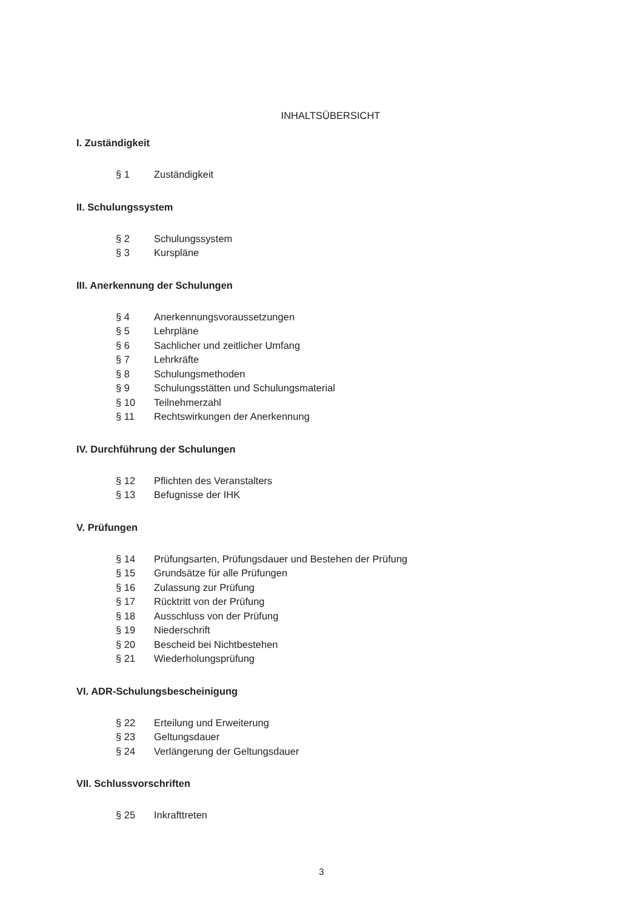INHALTSÜBERSICHT
I. Zuständigkeit
§ 1 Zuständigkeit
II. Schulungssystem
§ 2 Schulungssystem
§ 3 Kurspläne
III. Anerkennung der Schulungen
§ 4 Anerkennungsvoraussetzungen
§ 5 Lehrpläne
§ 6 Sachlicher und zeitlicher Umfang
§ 7 Lehrkräfte
§ 8 Schulungsmethoden
§ 9 Schulungsstätten und Schulungsmaterial
§ 10 Teilnehmerzahl
§ 11 Rechtswirkungen der Anerkennung
IV. Durchführung der Schulungen
§ 12 Pflichten des Veranstalters
§ 13 Befugnisse der IHK
V. Prüfungen
§ 14 Prüfungsarten, Prüfungsdauer und Bestehen der Prüfung
§ 15 Grundsätze für alle Prüfungen
§ 16 Zulassung zur Prüfung
§ 17 Rücktritt von der Prüfung
§ 18 Ausschluss von der Prüfung
§ 19 Niederschrift
§ 20 Bescheid bei Nichtbestehen
§ 21 Wiederholungsprüfung
VI. ADR-Schulungsbescheinigung
§ 22 Erteilung und Erweiterung
§ 23 Geltungsdauer
§ 24 Verlängerung der Geltungsdauer
VII. Schlussvorschriften
§ 25 Inkrafttreten
3